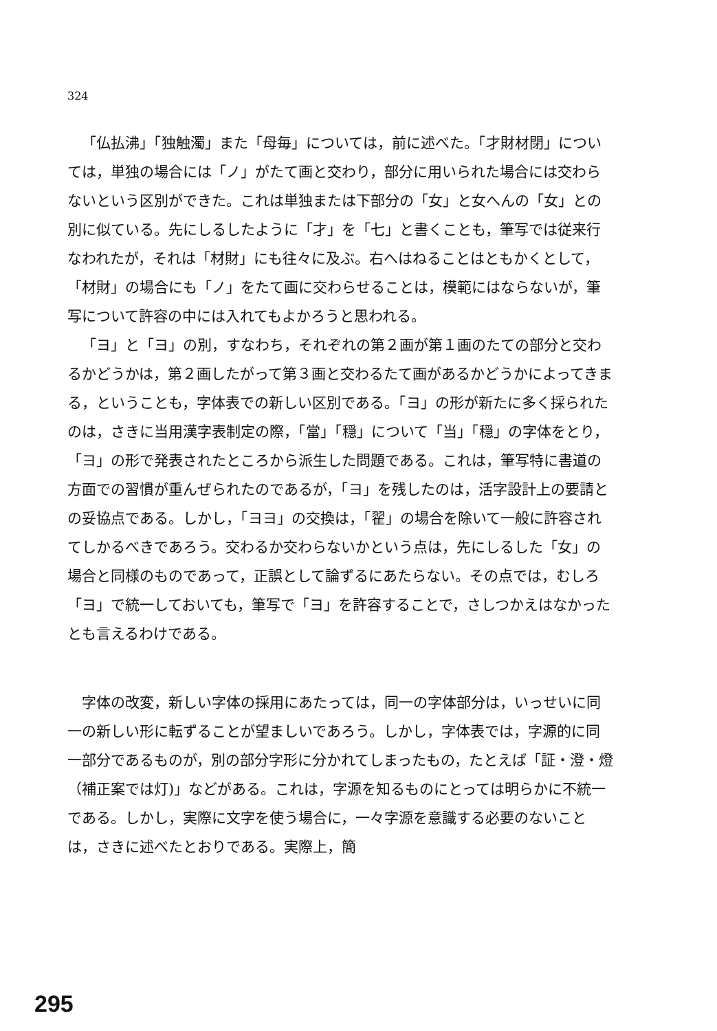324
「仏払沸」「独触濁」また「母毎」については，前に述べた。「才財材閉」については，単独の場合には「ノ」がたて画と交わり，部分に用いられた場合には交わらないという区別ができた。これは単独または下部分の「女」と女へんの「女」との別に似ている。先にしるしたように「才」を「七」と書くことも，筆写では従来行なわれたが，それは「材財」にも往々に及ぶ。右へはねることはともかくとして，「材財」の場合にも「ノ」をたて画に交わらせることは，模範にはならないが，筆写について許容の中には入れてもよかろうと思われる。
「ヨ」と「ヨ」の別，すなわち，それぞれの第２画が第１画のたての部分と交わるかどうかは，第２画したがって第３画と交わるたて画があるかどうかによってきまる，ということも，字体表での新しい区別である。「ヨ」の形が新たに多く採られたのは，さきに当用漢字表制定の際，「當」「穏」について「当」「穏」の字体をとり，「ヨ」の形で発表されたところから派生した問題である。これは，筆写特に書道の方面での習慣が重んぜられたのであるが，「ヨ」を残したのは，活字設計上の要請との妥協点である。しかし，「ヨヨ」の交換は，「翟」の場合を除いて一般に許容されてしかるべきであろう。交わるか交わらないかという点は，先にしるした「女」の場合と同様のものであって，正誤として論ずるにあたらない。その点では，むしろ「ヨ」で統一しておいても，筆写で「ヨ」を許容することで，さしつかえはなかったとも言えるわけである。
字体の改変，新しい字体の採用にあたっては，同一の字体部分は，いっせいに同一の新しい形に転ずることが望ましいであろう。しかし，字体表では，字源的に同一部分であるものが，別の部分字形に分かれてしまったもの，たとえば「証・澄・燈（補正案では灯)」などがある。これは，字源を知るものにとっては明らかに不統一である。しかし，実際に文字を使う場合に，一々字源を意識する必要のないことは，さきに述べたとおりである。実際上，簡
295